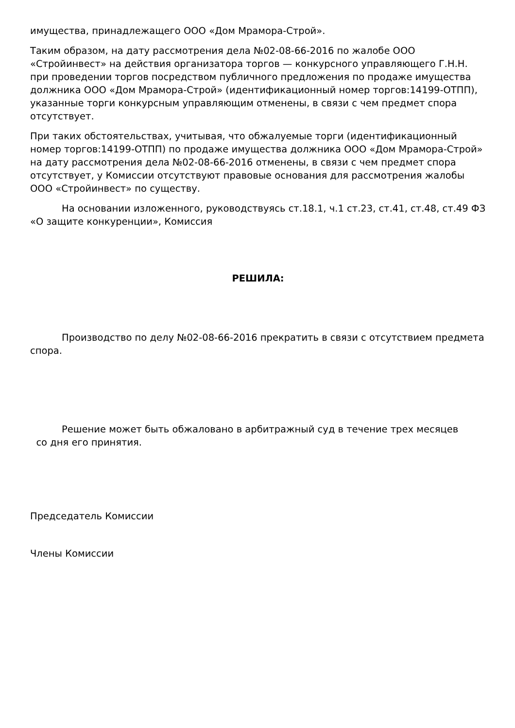имущества, принадлежащего ООО «Дом Мрамора-Строй».
Таким образом, на дату рассмотрения дела №02-08-66-2016 по жалобе ООО «Стройинвест» на действия организатора торгов — конкурсного управляющего Г.Н.Н. при проведении торгов посредством публичного предложения по продаже имущества должника ООО «Дом Мрамора-Строй» (идентификационный номер торгов:14199-ОТПП), указанные торги конкурсным управляющим отменены, в связи с чем предмет спора отсутствует.
При таких обстоятельствах, учитывая, что обжалуемые торги (идентификационный номер торгов:14199-ОТПП) по продаже имущества должника ООО «Дом Мрамора-Строй» на дату рассмотрения дела №02-08-66-2016 отменены, в связи с чем предмет спора отсутствует, у Комиссии отсутствуют правовые основания для рассмотрения жалобы ООО «Стройинвест» по существу.
На основании изложенного, руководствуясь ст.18.1, ч.1 ст.23, ст.41, ст.48, ст.49 ФЗ «О защите конкуренции», Комиссия
РЕШИЛА:
Производство по делу №02-08-66-2016 прекратить в связи с отсутствием предмета спора.
Решение может быть обжаловано в арбитражный суд в течение трех месяцев
со дня его принятия.
Председатель Комиссии
Члены Комиссии